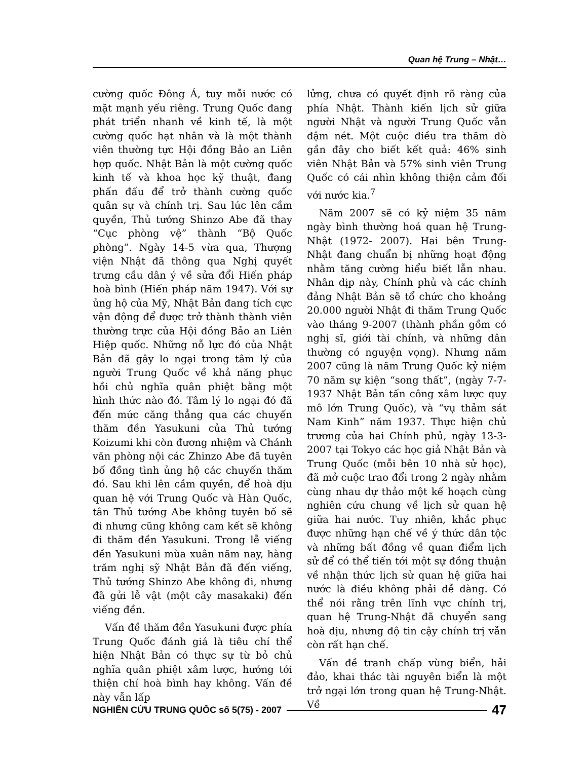Quan hệ Trung – Nhật…
cường quốc Đông Á, tuy mỗi nước có mặt mạnh yếu riêng. Trung Quốc đang phát triển nhanh về kinh tế, là một cường quốc hạt nhân và là một thành viên thường tực Hội đồng Bảo an Liên hợp quốc. Nhật Bản là một cường quốc kinh tế và khoa học kỹ thuật, đang phấn đấu để trở thành cường quốc quân sự và chính trị. Sau lúc lên cầm quyền, Thủ tướng Shinzo Abe đã thay “Cục phòng vệ” thành “Bộ Quốc phòng”. Ngày 14-5 vừa qua, Thượng viện Nhật đã thông qua Nghị quyết trưng cầu dân ý về sửa đổi Hiến pháp hoà bình (Hiến pháp năm 1947). Với sự ủng hộ của Mỹ, Nhật Bản đang tích cực vận động để được trở thành thành viên thường trực của Hội đồng Bảo an Liên Hiệp quốc. Những nỗ lực đó của Nhật Bản đã gây lo ngại trong tâm lý của người Trung Quốc về khả năng phục hồi chủ nghĩa quân phiệt bằng một hình thức nào đó. Tâm lý lo ngại đó đã đến mức căng thẳng qua các chuyến thăm đền Yasukuni của Thủ tướng Koizumi khi còn đương nhiệm và Chánh văn phòng nội các Zhinzo Abe đã tuyên bố đồng tình ủng hộ các chuyến thăm đó. Sau khi lên cầm quyền, để hoà dịu quan hệ với Trung Quốc và Hàn Quốc, tân Thủ tướng Abe không tuyên bố sẽ đi nhưng cũng không cam kết sẽ không đi thăm đền Yasukuni. Trong lễ viếng đền Yasukuni mùa xuân năm nay, hàng trăm nghị sỹ Nhật Bản đã đến viếng, Thủ tướng Shinzo Abe không đi, nhưng đã gửi lễ vật (một cây masakaki) đến viếng đền.
Vấn đề thăm đền Yasukuni được phía Trung Quốc đánh giá là tiêu chí thể hiện Nhật Bản có thực sự từ bỏ chủ nghĩa quân phiệt xâm lược, hướng tới thiện chí hoà bình hay không. Vấn đề này vẫn lấp
lửng, chưa có quyết định rõ ràng của phía Nhật. Thành kiến lịch sử giữa người Nhật và người Trung Quốc vẫn đậm nét. Một cuộc điều tra thăm dò gần đây cho biết kết quả: 46% sinh viên Nhật Bản và 57% sinh viên Trung Quốc có cái nhìn không thiện cảm đối với nước kia.<sup>7</sup>
Năm 2007 sẽ có kỷ niệm 35 năm ngày bình thường hoá quan hệ Trung- Nhật (1972- 2007). Hai bên Trung-Nhật đang chuẩn bị những hoạt động nhằm tăng cường hiểu biết lẫn nhau. Nhân dịp này, Chính phủ và các chính đảng Nhật Bản sẽ tổ chức cho khoảng 20.000 người Nhật đi thăm Trung Quốc vào tháng 9-2007 (thành phần gồm có nghị sĩ, giới tài chính, và những dân thường có nguyện vọng). Nhưng năm 2007 cũng là năm Trung Quốc kỷ niệm 70 năm sự kiện “song thất”, (ngày 7-7-1937 Nhật Bản tấn công xâm lược quy mô lớn Trung Quốc), và “vụ thảm sát Nam Kinh” năm 1937. Thực hiện chủ trương của hai Chính phủ, ngày 13-3-2007 tại Tokyo các học giả Nhật Bản và Trung Quốc (mỗi bên 10 nhà sử học), đã mở cuộc trao đổi trong 2 ngày nhằm cùng nhau dự thảo một kế hoạch cùng nghiên cứu chung về lịch sử quan hệ giữa hai nước. Tuy nhiên, khắc phục được những hạn chế về ý thức dân tộc và những bất đồng về quan điểm lịch sử để có thể tiến tới một sự đồng thuận về nhận thức lịch sử quan hệ giữa hai nước là điều không phải dễ dàng. Có thể nói rằng trên lĩnh vực chính trị, quan hệ Trung-Nhật đã chuyển sang hoà dịu, nhưng độ tin cậy chính trị vẫn còn rất hạn chế.
Vấn đề tranh chấp vùng biển, hải đảo, khai thác tài nguyên biển là một trở ngại lớn trong quan hệ Trung-Nhật. Về
NGHIÊN CỨU TRUNG QUỐC số 5(75) - 2007 47